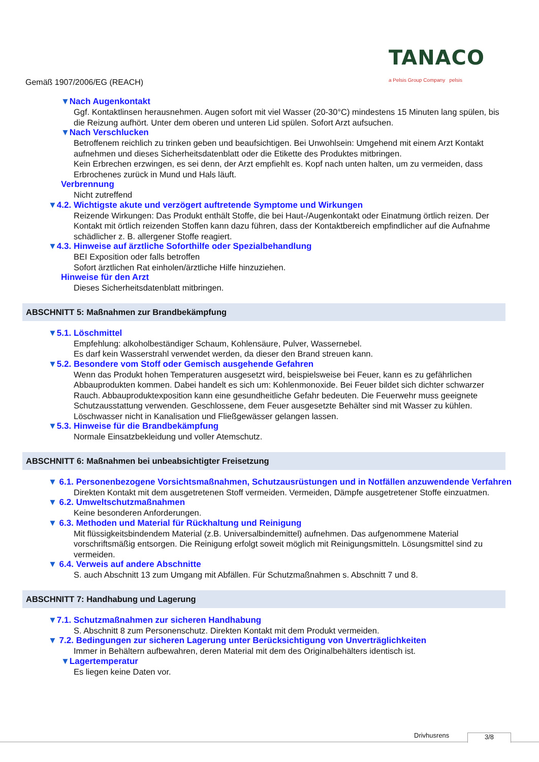Gemäß 1907/2006/EG (REACH)
TANACO
a Pelsis Group Company pelsis
▼Nach Augenkontakt
Ggf. Kontaktlinsen herausnehmen. Augen sofort mit viel Wasser (20-30°C) mindestens 15 Minuten lang spülen, bis die Reizung aufhört. Unter dem oberen und unteren Lid spülen. Sofort Arzt aufsuchen.
▼Nach Verschlucken
Betroffenem reichlich zu trinken geben und beaufsichtigen. Bei Unwohlsein: Umgehend mit einem Arzt Kontakt aufnehmen und dieses Sicherheitsdatenblatt oder die Etikette des Produktes mitbringen.
Kein Erbrechen erzwingen, es sei denn, der Arzt empfiehlt es. Kopf nach unten halten, um zu vermeiden, dass Erbrochenes zurück in Mund und Hals läuft.
Verbrennung
Nicht zutreffend
▼4.2. Wichtigste akute und verzögert auftretende Symptome und Wirkungen
Reizende Wirkungen: Das Produkt enthält Stoffe, die bei Haut-/Augenkontakt oder Einatmung örtlich reizen. Der Kontakt mit örtlich reizenden Stoffen kann dazu führen, dass der Kontaktbereich empfindlicher auf die Aufnahme schädlicher z. B. allergener Stoffe reagiert.
▼4.3. Hinweise auf ärztliche Soforthilfe oder Spezialbehandlung
BEI Exposition oder falls betroffen
Sofort ärztlichen Rat einholen/ärztliche Hilfe hinzuziehen.
Hinweise für den Arzt
Dieses Sicherheitsdatenblatt mitbringen.
ABSCHNITT 5: Maßnahmen zur Brandbekämpfung
▼5.1. Löschmittel
Empfehlung: alkoholbeständiger Schaum, Kohlensäure, Pulver, Wassernebel.
Es darf kein Wasserstrahl verwendet werden, da dieser den Brand streuen kann.
▼5.2. Besondere vom Stoff oder Gemisch ausgehende Gefahren
Wenn das Produkt hohen Temperaturen ausgesetzt wird, beispielsweise bei Feuer, kann es zu gefährlichen Abbauprodukten kommen. Dabei handelt es sich um: Kohlenmonoxide. Bei Feuer bildet sich dichter schwarzer Rauch. Abbauproduktexposition kann eine gesundheitliche Gefahr bedeuten. Die Feuerwehr muss geeignete Schutzausstattung verwenden. Geschlossene, dem Feuer ausgesetzte Behälter sind mit Wasser zu kühlen. Löschwasser nicht in Kanalisation und Fließgewässer gelangen lassen.
▼5.3. Hinweise für die Brandbekämpfung
Normale Einsatzbekleidung und voller Atemschutz.
ABSCHNITT 6: Maßnahmen bei unbeabsichtigter Freisetzung
▼ 6.1. Personenbezogene Vorsichtsmaßnahmen, Schutzausrüstungen und in Notfällen anzuwendende Verfahren
Direkten Kontakt mit dem ausgetretenen Stoff vermeiden. Vermeiden, Dämpfe ausgetretener Stoffe einzuatmen.
▼ 6.2. Umweltschutzmaßnahmen
Keine besonderen Anforderungen.
▼ 6.3. Methoden und Material für Rückhaltung und Reinigung
Mit flüssigkeitsbindendem Material (z.B. Universalbindemittel) aufnehmen. Das aufgenommene Material vorschriftsmäßig entsorgen. Die Reinigung erfolgt soweit möglich mit Reinigungsmitteln. Lösungsmittel sind zu vermeiden.
▼ 6.4. Verweis auf andere Abschnitte
S. auch Abschnitt 13 zum Umgang mit Abfällen. Für Schutzmaßnahmen s. Abschnitt 7 und 8.
ABSCHNITT 7: Handhabung und Lagerung
▼7.1. Schutzmaßnahmen zur sicheren Handhabung
S. Abschnitt 8 zum Personenschutz. Direkten Kontakt mit dem Produkt vermeiden.
▼ 7.2. Bedingungen zur sicheren Lagerung unter Berücksichtigung von Unverträglichkeiten
Immer in Behältern aufbewahren, deren Material mit dem des Originalbehälters identisch ist.
▼Lagertemperatur
Es liegen keine Daten vor.
Drivhusrens 3/8